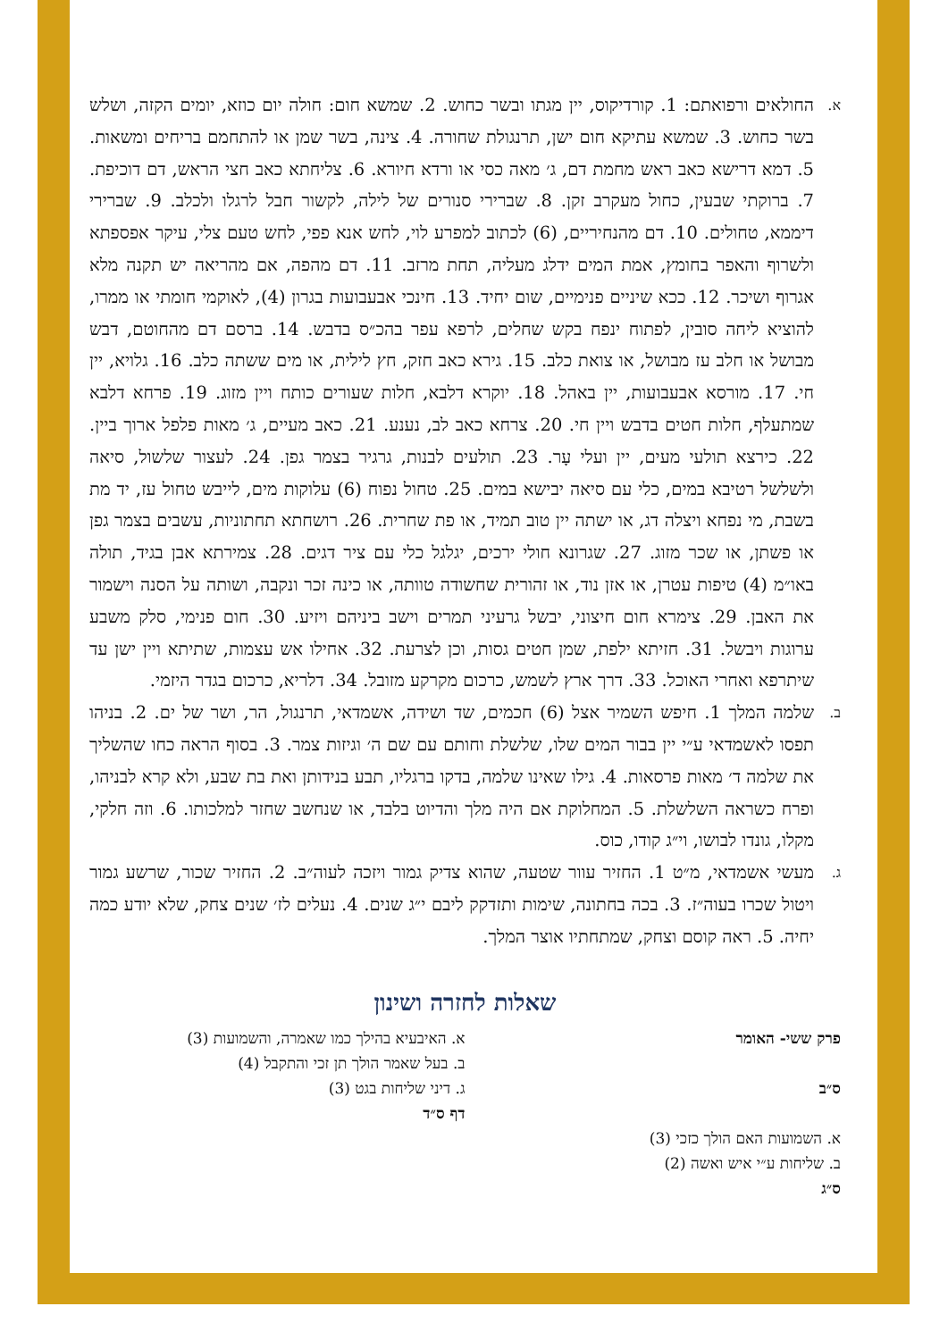א.
החולאים ורפואתם: 1. קורדיקוס, יין מגתו ובשר כחוש. 2. שמשא חום: חולה יום כוזא, יומים הקזה, ושלש בשר כחוש. 3. שמשא עתיקא חום ישן, תרנגולת שחורה. 4. צינה, בשר שמן או להתחמם בריחים ומשאות. 5. דמא דרישא כאב ראש מחמת דם, ג׳ מאה כסי או ורדא חיורא. 6. צליחתא כאב חצי הראש, דם דוכיפת. 7. ברוקתי שבעין, כחול מעקרב זקן. 8. שברירי סנורים של לילה, לקשור חבל לרגלו ולכלב. 9. שברירי דיממא, טחולים. 10. דם מהנחיריים, (6) לכתוב למפרע לוי, לחש אנא פפי, לחש טעם צלי, עיקר אפספתא ולשרוף והאפר בחומץ, אמת המים ידלג מעליה, תחת מרזב. 11. דם מהפה, אם מהריאה יש תקנה מלא אגרוף ושיכר. 12. ככא שיניים פנימיים, שום יחיד. 13. חינכי אבעבועות בגרון (4), לאוקמי חומתי או ממרו, להוציא ליחה סובין, לפתוח ינפח בקש שחלים, לרפא עפר בהכ״ס בדבש. 14. ברסם דם מהחוטם, דבש מבושל או חלב עז מבושל, או צואת כלב. 15. גירא כאב חזק, חץ לילית, או מים ששתה כלב. 16. גלויא, יין חי. 17. מורסא אבעבועות, יין באהל. 18. יוקרא דלבא, חלות שעורים כותח ויין מזוג. 19. פרחא דלבא שמתעלף, חלות חטים בדבש ויין חי. 20. צרחא כאב לב, נענע. 21. כאב מעיים, ג׳ מאות פלפל ארוך ביין. 22. כירצא תולעי מעים, יין ועלי עָר. 23. תולעים לבנות, גרגיר בצמר גפן. 24. לעצור שלשול, סיאה ולשלשל רטיבא במים, כלי עם סיאה יבישא במים. 25. טחול נפוח (6) עלוקות מים, לייבש טחול עז, יד מת בשבת, מי נפחא ויצלה דג, או ישתה יין טוב תמיד, או פת שחרית. 26. רושחתא תחתוניות, עשבים בצמר גפן או פשתן, או שכר מזוג. 27. שגרונא חולי ירכים, יגלגל כלי עם ציר דגים. 28. צמירתא אבן בגיד, תולה באו״מ (4) טיפות עטרן, או אזן נוד, או זהורית שחשודה טוותה, או כינה זכר ונקבה, ושותה על הסנה וישמור את האבן. 29. צימרא חום חיצוני, יבשל גרעיני תמרים וישב ביניהם ויזיע. 30. חום פנימי, סלק משבע ערוגות ויבשל. 31. חזיתא ילפת, שמן חטים גסות, וכן לצרעת. 32. אחילו אש עצמות, שתיתא ויין ישן עד שיתרפא ואחרי האוכל. 33. דרך ארץ לשמש, כרכום מקרקע מזובל. 34. דלריא, כרכום בגדר היזמי.
ב.
שלמה המלך 1. חיפש השמיר אצל (6) חכמים, שד ושידה, אשמדאי, תרנגול, הר, ושר של ים. 2. בניהו תפסו לאשמדאי ע״י יין בבור המים שלו, שלשלת וחותם עם שם ה׳ וגיזות צמר. 3. בסוף הראה כחו שהשליך את שלמה ד׳ מאות פרסאות. 4. גילו שאינו שלמה, בדקו ברגליו, תבע בנידותן ואת בת שבע, ולא קרא לבניהו, ופרח כשראה השלשלת. 5. המחלוקת אם היה מלך והדיוט בלבד, או שנחשב שחזר למלכותו. 6. וזה חלקי, מקלו, גונדו לבושו, וי״ג קודו, כוס.
ג.
מעשי אשמדאי, מ״ט 1. החזיר עוור שטעה, שהוא צדיק גמור ויזכה לעוה״ב. 2. החזיר שכור, שרשע גמור ויטול שכרו בעוה״ז. 3. בכה בחתונה, שימות ותזדקק ליבם י״ג שנים. 4. נעלים לז׳ שנים צחק, שלא יודע כמה יחיה. 5. ראה קוסם וצחק, שמתחתיו אוצר המלך.
שאלות לחזרה ושינון
פרק ששי- האומר
ס״ב
א. השמועות האם הולך כזכי (3)
ב. שליחות ע״י איש ואשה (2)
ס״ג
א. האיבעיא בהילך כמו שאמרה, והשמועות (3)
ב. בעל שאמר הולך תן זכי והתקבל (4)
ג. דיני שליחות בגט (3)
דף ס״ד